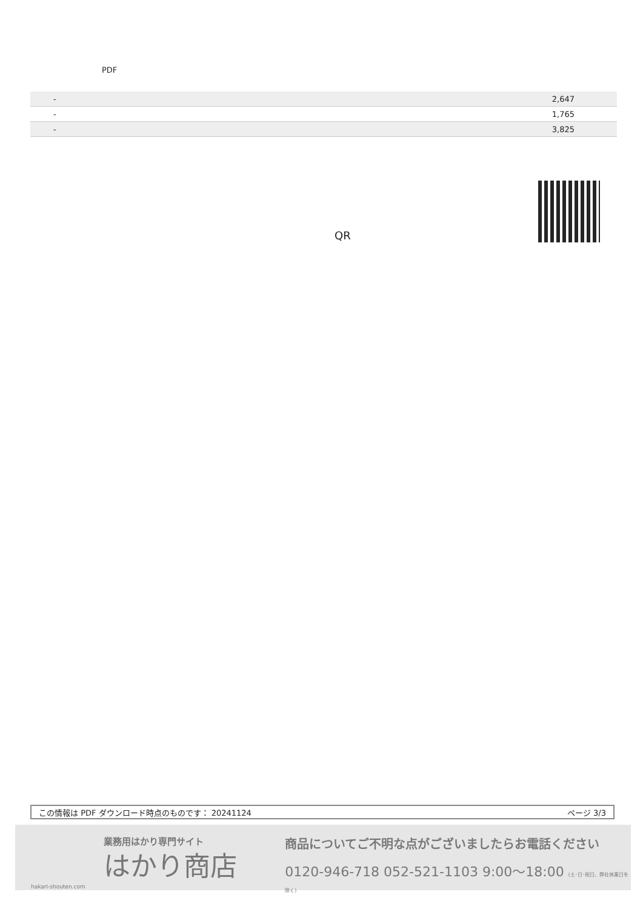PDF
| - | 2,647 |
| - | 1,765 |
| - | 3,825 |
QR
この情報は PDF ダウンロード時点のものです： 20241124 ページ 3/3
業務用はかり専門サイト
はかり商店
hakari-shouten.com
商品についてご不明な点がございましたらお電話ください
0120-946-718 052-521-1103 9:00〜18:00 (土･日･祝日、弊社休業日を除く)